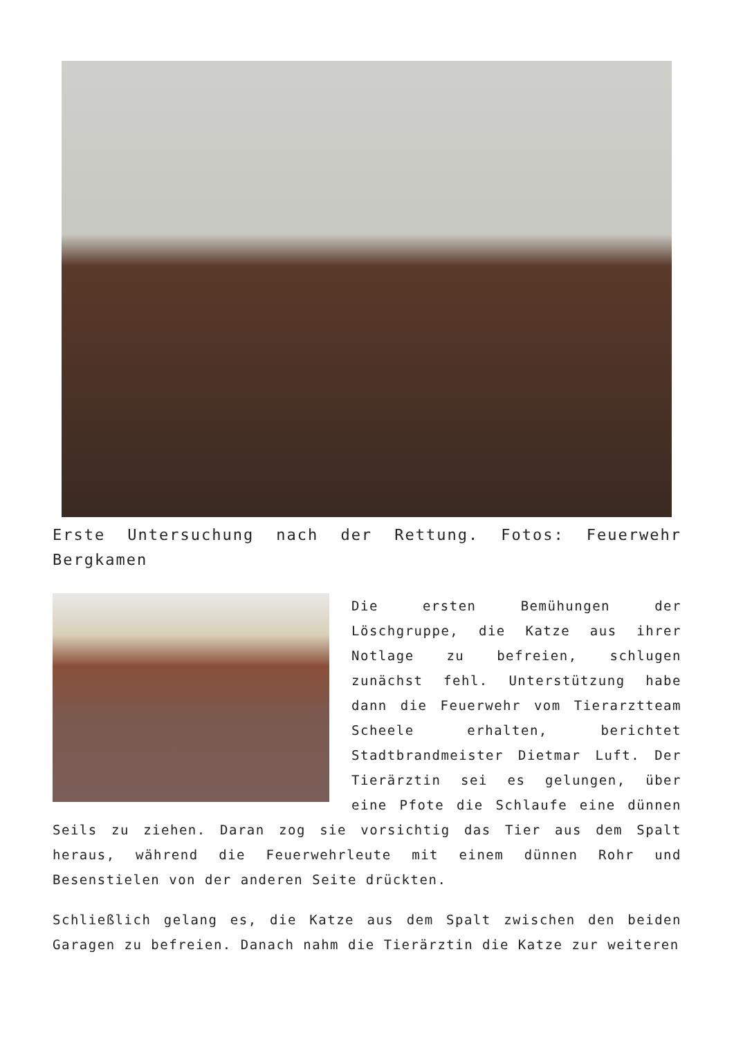Erste Untersuchung nach der Rettung. Fotos: Feuerwehr Bergkamen
Die ersten Bemühungen der Löschgruppe, die Katze aus ihrer Notlage zu befreien, schlugen zunächst fehl. Unterstützung habe dann die Feuerwehr vom Tierarztteam Scheele erhalten, berichtet Stadtbrandmeister Dietmar Luft. Der Tierärztin sei es gelungen, über eine Pfote die Schlaufe eine dünnen Seils zu ziehen. Daran zog sie vorsichtig das Tier aus dem Spalt heraus, während die Feuerwehrleute mit einem dünnen Rohr und Besenstielen von der anderen Seite drückten.
Schließlich gelang es, die Katze aus dem Spalt zwischen den beiden Garagen zu befreien. Danach nahm die Tierärztin die Katze zur weiteren